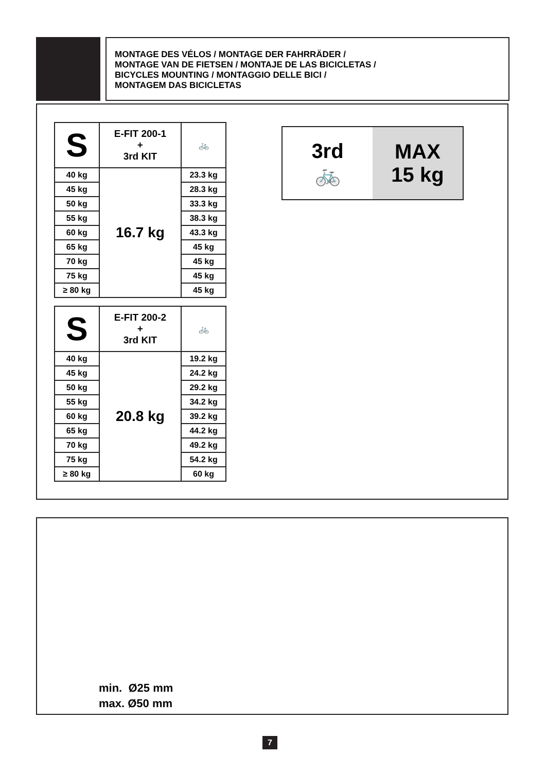MONTAGE DES VÉLOS / MONTAGE DER FAHRRÄDER /
MONTAGE VAN DE FIETSEN / MONTAJE DE LAS BICICLETAS /
BICYCLES MOUNTING / MONTAGGIO DELLE BICI /
MONTAGEM DAS BICICLETAS
| S | E-FIT 200-1 + 3rd KIT | 🚲 |
| --- | --- | --- |
| 40 kg | 16.7 kg | 23.3 kg |
| 45 kg | | 28.3 kg |
| 50 kg | | 33.3 kg |
| 55 kg | | 38.3 kg |
| 60 kg | | 43.3 kg |
| 65 kg | | 45 kg |
| 70 kg | | 45 kg |
| 75 kg | | 45 kg |
| ≥ 80 kg | | 45 kg |
| S | E-FIT 200-2 + 3rd KIT | 🚲 |
| --- | --- | --- |
| 40 kg | 20.8 kg | 19.2 kg |
| 45 kg | | 24.2 kg |
| 50 kg | | 29.2 kg |
| 55 kg | | 34.2 kg |
| 60 kg | | 39.2 kg |
| 65 kg | | 44.2 kg |
| 70 kg | | 49.2 kg |
| 75 kg | | 54.2 kg |
| ≥ 80 kg | | 60 kg |
3rd
🚲
MAX
15 kg
min. Ø25 mm
max. Ø50 mm
7